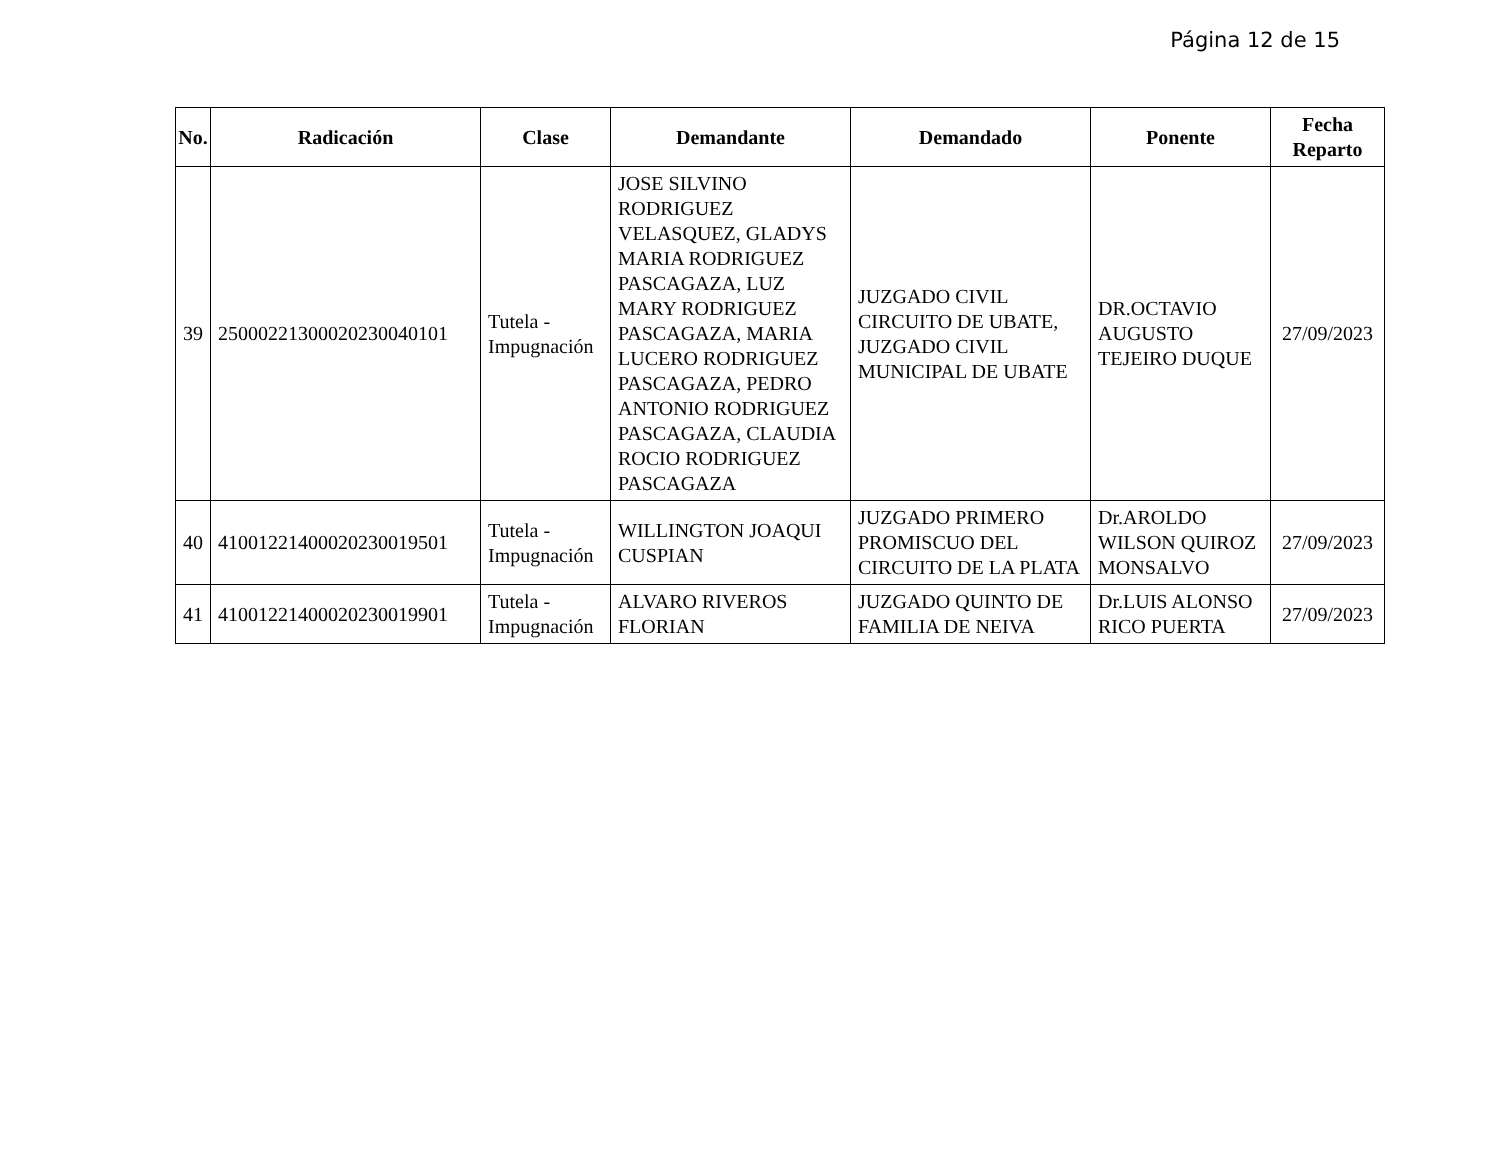Página 12 de 15
| No. | Radicación | Clase | Demandante | Demandado | Ponente | Fecha Reparto |
| --- | --- | --- | --- | --- | --- | --- |
| 39 | 25000221300020230040101 | Tutela - Impugnación | JOSE SILVINO RODRIGUEZ VELASQUEZ, GLADYS MARIA RODRIGUEZ PASCAGAZA, LUZ MARY RODRIGUEZ PASCAGAZA, MARIA LUCERO RODRIGUEZ PASCAGAZA, PEDRO ANTONIO RODRIGUEZ PASCAGAZA, CLAUDIA ROCIO RODRIGUEZ PASCAGAZA | JUZGADO CIVIL CIRCUITO DE UBATE, JUZGADO CIVIL MUNICIPAL DE UBATE | DR.OCTAVIO AUGUSTO TEJEIRO DUQUE | 27/09/2023 |
| 40 | 41001221400020230019501 | Tutela - Impugnación | WILLINGTON JOAQUI CUSPIAN | JUZGADO PRIMERO PROMISCUO DEL CIRCUITO DE LA PLATA | Dr.AROLDO WILSON QUIROZ MONSALVO | 27/09/2023 |
| 41 | 41001221400020230019901 | Tutela - Impugnación | ALVARO RIVEROS FLORIAN | JUZGADO QUINTO DE FAMILIA DE NEIVA | Dr.LUIS ALONSO RICO PUERTA | 27/09/2023 |